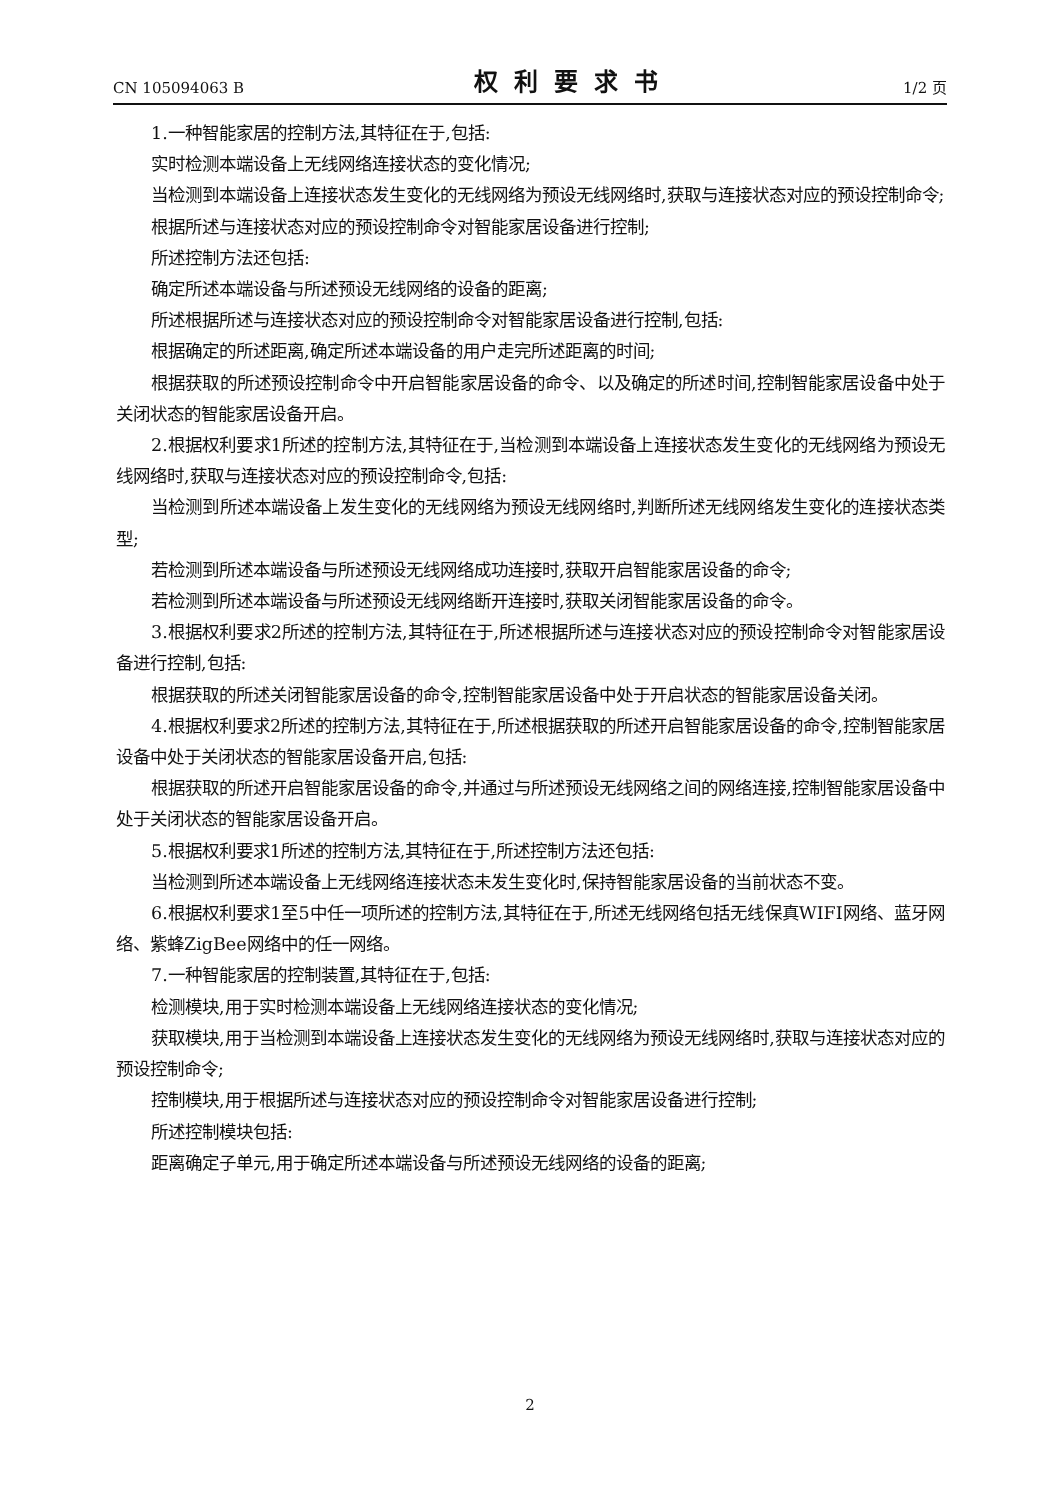CN 105094063 B 权利要求书 1/2 页
1.一种智能家居的控制方法,其特征在于,包括:
实时检测本端设备上无线网络连接状态的变化情况;
当检测到本端设备上连接状态发生变化的无线网络为预设无线网络时,获取与连接状态对应的预设控制命令;
根据所述与连接状态对应的预设控制命令对智能家居设备进行控制;
所述控制方法还包括:
确定所述本端设备与所述预设无线网络的设备的距离;
所述根据所述与连接状态对应的预设控制命令对智能家居设备进行控制,包括:
根据确定的所述距离,确定所述本端设备的用户走完所述距离的时间;
根据获取的所述预设控制命令中开启智能家居设备的命令、以及确定的所述时间,控制智能家居设备中处于关闭状态的智能家居设备开启。
2.根据权利要求1所述的控制方法,其特征在于,当检测到本端设备上连接状态发生变化的无线网络为预设无线网络时,获取与连接状态对应的预设控制命令,包括:
当检测到所述本端设备上发生变化的无线网络为预设无线网络时,判断所述无线网络发生变化的连接状态类型;
若检测到所述本端设备与所述预设无线网络成功连接时,获取开启智能家居设备的命令;
若检测到所述本端设备与所述预设无线网络断开连接时,获取关闭智能家居设备的命令。
3.根据权利要求2所述的控制方法,其特征在于,所述根据所述与连接状态对应的预设控制命令对智能家居设备进行控制,包括:
根据获取的所述关闭智能家居设备的命令,控制智能家居设备中处于开启状态的智能家居设备关闭。
4.根据权利要求2所述的控制方法,其特征在于,所述根据获取的所述开启智能家居设备的命令,控制智能家居设备中处于关闭状态的智能家居设备开启,包括:
根据获取的所述开启智能家居设备的命令,并通过与所述预设无线网络之间的网络连接,控制智能家居设备中处于关闭状态的智能家居设备开启。
5.根据权利要求1所述的控制方法,其特征在于,所述控制方法还包括:
当检测到所述本端设备上无线网络连接状态未发生变化时,保持智能家居设备的当前状态不变。
6.根据权利要求1至5中任一项所述的控制方法,其特征在于,所述无线网络包括无线保真WIFI网络、蓝牙网络、紫蜂ZigBee网络中的任一网络。
7.一种智能家居的控制装置,其特征在于,包括:
检测模块,用于实时检测本端设备上无线网络连接状态的变化情况;
获取模块,用于当检测到本端设备上连接状态发生变化的无线网络为预设无线网络时,获取与连接状态对应的预设控制命令;
控制模块,用于根据所述与连接状态对应的预设控制命令对智能家居设备进行控制;
所述控制模块包括:
距离确定子单元,用于确定所述本端设备与所述预设无线网络的设备的距离;
2